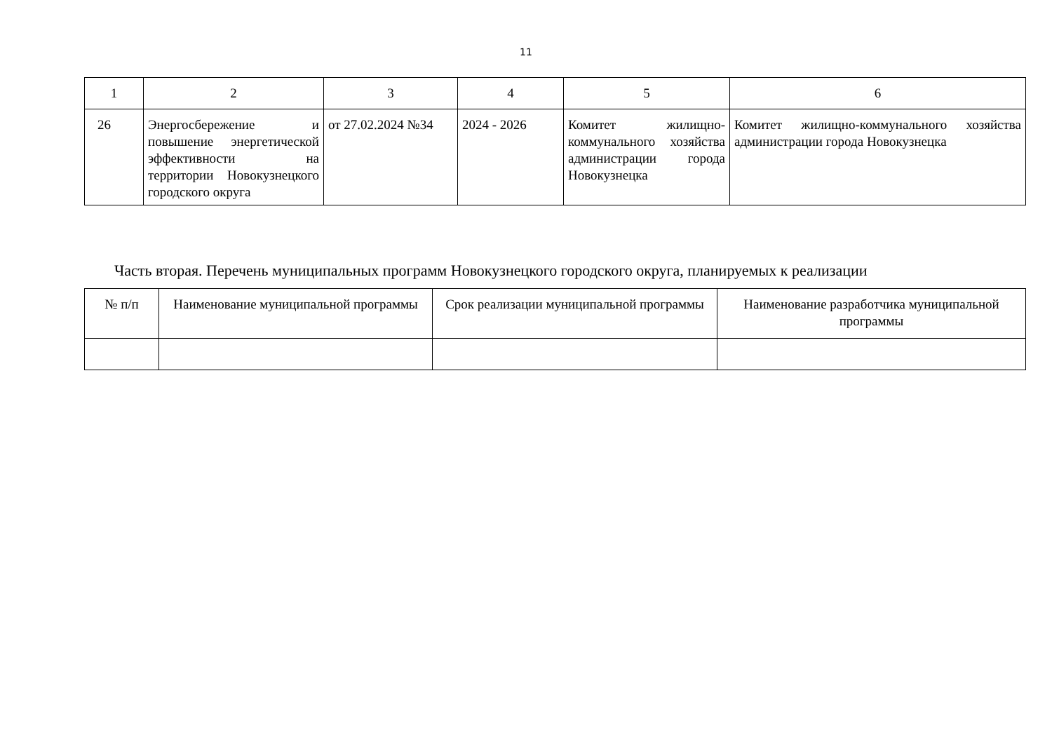11
| 1 | 2 | 3 | 4 | 5 | 6 |
| --- | --- | --- | --- | --- | --- |
| 26 | Энергосбережение и повышение энергетической эффективности на территории Новокузнецкого городского округа | от 27.02.2024 №34 | 2024 - 2026 | Комитет жилищно-коммунального хозяйства администрации города Новокузнецка | Комитет жилищно-коммунального хозяйства администрации города Новокузнецка |
Часть вторая. Перечень муниципальных программ Новокузнецкого городского округа, планируемых к реализации
| № п/п | Наименование муниципальной программы | Срок реализации муниципальной программы | Наименование разработчика муниципальной программы |
| --- | --- | --- | --- |